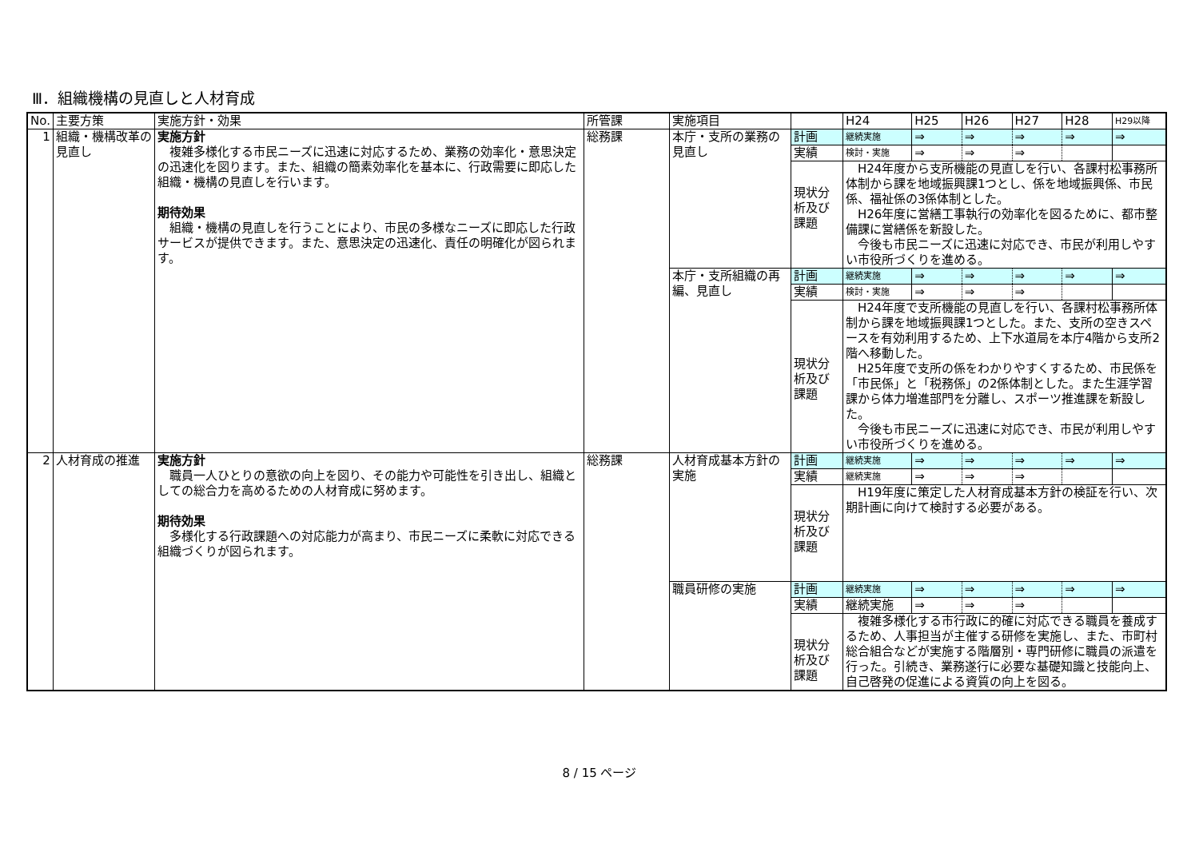Ⅲ．組織機構の見直しと人材育成
| No. | 主要方策 | 実施方針・効果 | 所管課 | 実施項目 | | H24 | H25 | H26 | H27 | H28 | H29以降 |
| --- | --- | --- | --- | --- | --- | --- | --- | --- | --- | --- | --- |
| 1 | 組織・機構改革の見直し | 実施方針 複雑多様化する市民ニーズに迅速に対応するため、業務の効率化・意思決定の迅速化を図ります。また、組織の簡素効率化を基本に、行政需要に即応した組織・機構の見直しを行います。 期待効果 組織・機構の見直しを行うことにより、市民の多様なニーズに即応した行政サービスが提供できます。また、意思決定の迅速化、責任の明確化が図られます。 | 総務課 | 本庁・支所の業務の見直し | 計画 | 継続実施 | ⇒ | ⇒ | ⇒ | ⇒ | ⇒ |
| | | | | | 実績 | 検討・実施 | ⇒ | ⇒ | ⇒ | | |
| | | | | | 現状分析及び課題 | H24年度から支所機能の見直しを行い、各課村松事務所体制から課を地域振興課1つとし、係を地域振興係、市民係、福祉係の3係体制とした。 H26年度に営繕工事執行の効率化を図るために、都市整備課に営繕係を新設した。 今後も市民ニーズに迅速に対応でき、市民が利用しやすい市役所づくりを進める。 | | | | | |
| | | | | 本庁・支所組織の再編、見直し | 計画 | 継続実施 | ⇒ | ⇒ | ⇒ | ⇒ | ⇒ |
| | | | | | 実績 | 検討・実施 | ⇒ | ⇒ | ⇒ | | |
| | | | | | 現状分析及び課題 | H24年度で支所機能の見直しを行い、各課村松事務所体制から課を地域振興課1つとした。また、支所の空きスペースを有効利用するため、上下水道局を本庁4階から支所2階へ移動した。 H25年度で支所の係をわかりやすくするため、市民係を「市民係」と「税務係」の2係体制とした。また生涯学習課から体力増進部門を分離し、スポーツ推進課を新設した。 今後も市民ニーズに迅速に対応でき、市民が利用しやすい市役所づくりを進める。 | | | | | |
| 2 | 人材育成の推進 | 実施方針 職員一人ひとりの意欲の向上を図り、その能力や可能性を引き出し、組織としての総合力を高めるための人材育成に努めます。 期待効果 多様化する行政課題への対応能力が高まり、市民ニーズに柔軟に対応できる組織づくりが図られます。 | 総務課 | 人材育成基本方針の実施 | 計画 | 継続実施 | ⇒ | ⇒ | ⇒ | ⇒ | ⇒ |
| | | | | | 実績 | 継続実施 | ⇒ | ⇒ | ⇒ | | |
| | | | | | 現状分析及び課題 | H19年度に策定した人材育成基本方針の検証を行い、次期計画に向けて検討する必要がある。 | | | | | |
| | | | | 職員研修の実施 | 計画 | 継続実施 | ⇒ | ⇒ | ⇒ | ⇒ | ⇒ |
| | | | | | 実績 | 継続実施 | ⇒ | ⇒ | ⇒ | | |
| | | | | | 現状分析及び課題 | 複雑多様化する市行政に的確に対応できる職員を養成するため、人事担当が主催する研修を実施し、また、市町村総合組合などが実施する階層別・専門研修に職員の派遣を行った。引続き、業務遂行に必要な基礎知識と技能向上、自己啓発の促進による資質の向上を図る。 | | | | | |
8 / 15 ページ